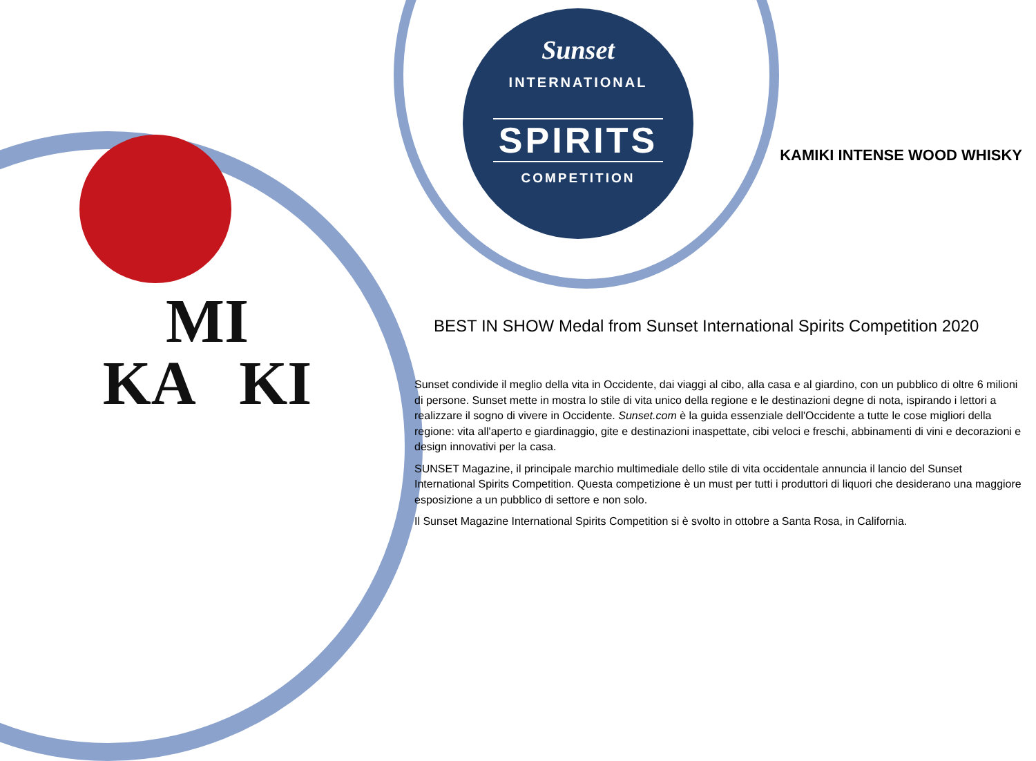MI
KA KI
Sunset
INTERNATIONAL
SPIRITS
COMPETITION
KAMIKI INTENSE WOOD WHISKY
BEST IN SHOW Medal from Sunset International Spirits Competition 2020
Sunset condivide il meglio della vita in Occidente, dai viaggi al cibo, alla casa e al giardino, con un pubblico di oltre 6 milioni di persone. Sunset mette in mostra lo stile di vita unico della regione e le destinazioni degne di nota, ispirando i lettori a realizzare il sogno di vivere in Occidente. Sunset.com è la guida essenziale dell'Occidente a tutte le cose migliori della regione: vita all'aperto e giardinaggio, gite e destinazioni inaspettate, cibi veloci e freschi, abbinamenti di vini e decorazioni e design innovativi per la casa.
SUNSET Magazine, il principale marchio multimediale dello stile di vita occidentale annuncia il lancio del Sunset International Spirits Competition. Questa competizione è un must per tutti i produttori di liquori che desiderano una maggiore esposizione a un pubblico di settore e non solo.
Il Sunset Magazine International Spirits Competition si è svolto in ottobre a Santa Rosa, in California.